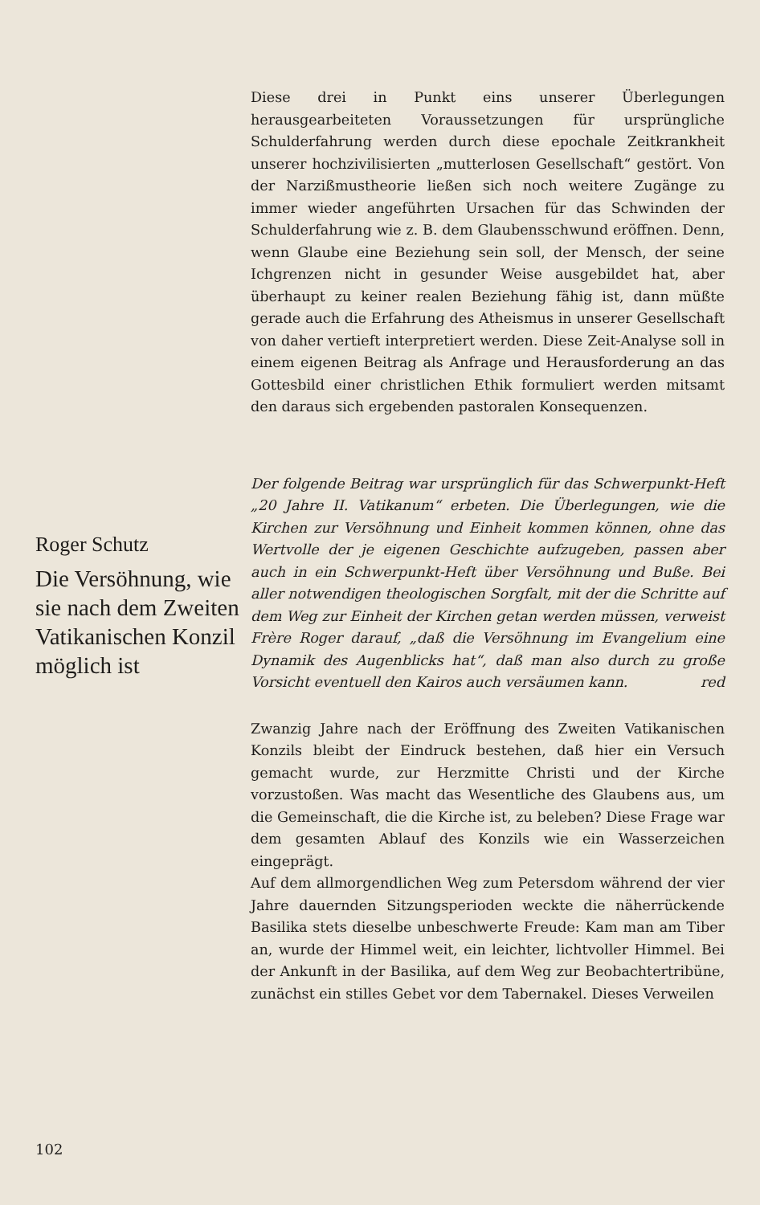Diese drei in Punkt eins unserer Überlegungen herausgearbeiteten Voraussetzungen für ursprüngliche Schulderfahrung werden durch diese epochale Zeitkrankheit unserer hochzivilisierten „mutterlosen Gesellschaft“ gestört. Von der Narzißmustheorie ließen sich noch weitere Zugänge zu immer wieder angeführten Ursachen für das Schwinden der Schulderfahrung wie z. B. dem Glaubensschwund eröffnen. Denn, wenn Glaube eine Beziehung sein soll, der Mensch, der seine Ichgrenzen nicht in gesunder Weise ausgebildet hat, aber überhaupt zu keiner realen Beziehung fähig ist, dann müßte gerade auch die Erfahrung des Atheismus in unserer Gesellschaft von daher vertieft interpretiert werden. Diese Zeit-Analyse soll in einem eigenen Beitrag als Anfrage und Herausforderung an das Gottesbild einer christlichen Ethik formuliert werden mitsamt den daraus sich ergebenden pastoralen Konsequenzen.
Der folgende Beitrag war ursprünglich für das Schwerpunkt-Heft „20 Jahre II. Vatikanum“ erbeten. Die Überlegungen, wie die Kirchen zur Versöhnung und Einheit kommen können, ohne das Wertvolle der je eigenen Geschichte aufzugeben, passen aber auch in ein Schwerpunkt-Heft über Versöhnung und Buße. Bei aller notwendigen theologischen Sorgfalt, mit der die Schritte auf dem Weg zur Einheit der Kirchen getan werden müssen, verweist Frère Roger darauf, „daß die Versöhnung im Evangelium eine Dynamik des Augenblicks hat“, daß man also durch zu große Vorsicht eventuell den Kairos auch versäumen kann. red
Zwanzig Jahre nach der Eröffnung des Zweiten Vatikanischen Konzils bleibt der Eindruck bestehen, daß hier ein Versuch gemacht wurde, zur Herzmitte Christi und der Kirche vorzustoßen. Was macht das Wesentliche des Glaubens aus, um die Gemeinschaft, die die Kirche ist, zu beleben? Diese Frage war dem gesamten Ablauf des Konzils wie ein Wasserzeichen eingeprägt.
Auf dem allmorgendlichen Weg zum Petersdom während der vier Jahre dauernden Sitzungsperioden weckte die näherrückende Basilika stets dieselbe unbeschwerte Freude: Kam man am Tiber an, wurde der Himmel weit, ein leichter, lichtvoller Himmel. Bei der Ankunft in der Basilika, auf dem Weg zur Beobachtertribüne, zunächst ein stilles Gebet vor dem Tabernakel. Dieses Verweilen
Roger Schutz
Die Versöhnung, wie sie nach dem Zweiten Vatikanischen Konzil möglich ist
102